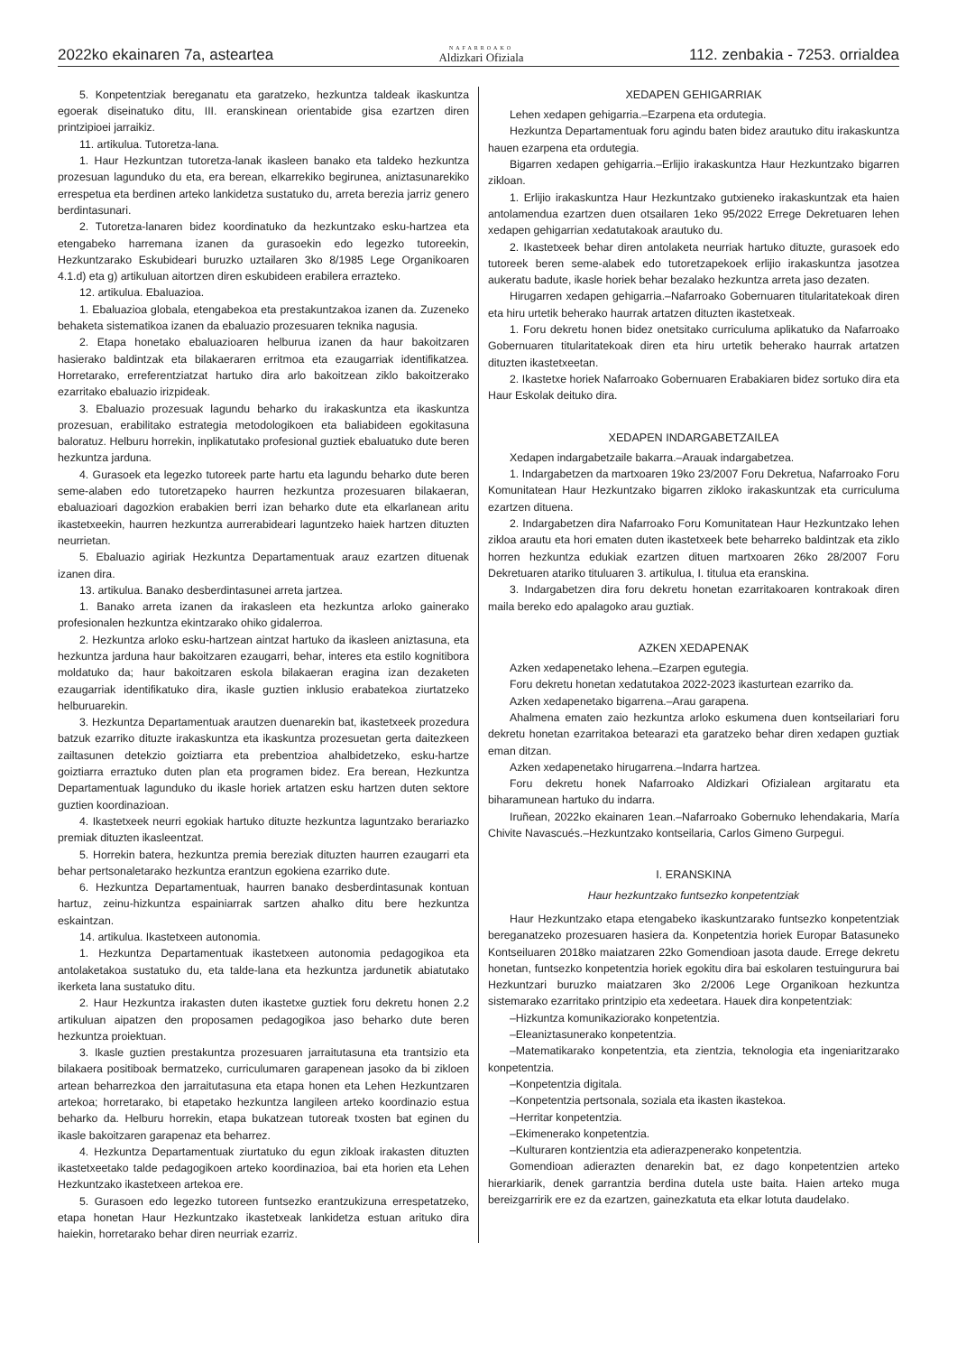2022ko ekainaren 7a, asteartea NAFARROAKO
Aldizkari Ofiziala 112. zenbakia - 7253. orrialdea
5. Konpetentziak bereganatu eta garatzeko, hezkuntza taldeak ikaskuntza egoerak diseinatuko ditu, III. eranskinean orientabide gisa ezartzen diren printzipioei jarraikiz.
11. artikulua. Tutoretza-lana.
1. Haur Hezkuntzan tutoretza-lanak ikasleen banako eta taldeko hezkuntza prozesuan lagunduko du eta, era berean, elkarrekiko begirunea, aniztasunarekiko errespetua eta berdinen arteko lankidetza sustatuko du, arreta berezia jarriz genero berdintasunari.
2. Tutoretza-lanaren bidez koordinatuko da hezkuntzako esku-hartzea eta etengabeko harremana izanen da gurasoekin edo legezko tutoreekin, Hezkuntzarako Eskubideari buruzko uztailaren 3ko 8/1985 Lege Organikoaren 4.1.d) eta g) artikuluan aitortzen diren eskubideen erabilera errazteko.
12. artikulua. Ebaluazioa.
1. Ebaluazioa globala, etengabekoa eta prestakuntzakoa izanen da. Zuzeneko behaketa sistematikoa izanen da ebaluazio prozesuaren teknika nagusia.
2. Etapa honetako ebaluazioaren helburua izanen da haur bakoitzaren hasierako baldintzak eta bilakaeraren erritmoa eta ezaugarriak identifikatzea. Horretarako, erreferentziatzat hartuko dira arlo bakoitzean ziklo bakoitzerako ezarritako ebaluazio irizpideak.
3. Ebaluazio prozesuak lagundu beharko du irakaskuntza eta ikaskuntza prozesuan, erabilitako estrategia metodologikoen eta baliabideen egokitasuna baloratuz. Helburu horrekin, inplikatutako profesional guztiek ebaluatuko dute beren hezkuntza jarduna.
4. Gurasoek eta legezko tutoreek parte hartu eta lagundu beharko dute beren seme-alaben edo tutoretzapeko haurren hezkuntza prozesuaren bilakaeran, ebaluazioari dagozkion erabakien berri izan beharko dute eta elkarlanean aritu ikastetxeekin, haurren hezkuntza aurrerabideari laguntzeko haiek hartzen dituzten neurrietan.
5. Ebaluazio agiriak Hezkuntza Departamentuak arauz ezartzen dituenak izanen dira.
13. artikulua. Banako desberdintasunei arreta jartzea.
1. Banako arreta izanen da irakasleen eta hezkuntza arloko gainerako profesionalen hezkuntza ekintzarako ohiko gidalerroa.
2. Hezkuntza arloko esku-hartzean aintzat hartuko da ikasleen aniztasuna, eta hezkuntza jarduna haur bakoitzaren ezaugarri, behar, interes eta estilo kognitibora moldatuko da; haur bakoitzaren eskola bilakaeran eragina izan dezaketen ezaugarriak identifikatuko dira, ikasle guztien inklusio erabatekoa ziurtatzeko helburuarekin.
3. Hezkuntza Departamentuak arautzen duenarekin bat, ikastetxeek prozedura batzuk ezarriko dituzte irakaskuntza eta ikaskuntza prozesuetan gerta daitezkeen zailtasunen detekzio goiztiarra eta prebentzioa ahalbidetzeko, esku-hartze goiztiarra erraztuko duten plan eta programen bidez. Era berean, Hezkuntza Departamentuak lagunduko du ikasle horiek artatzen esku hartzen duten sektore guztien koordinazioan.
4. Ikastetxeek neurri egokiak hartuko dituzte hezkuntza laguntzako berariazko premiak dituzten ikasleentzat.
5. Horrekin batera, hezkuntza premia bereziak dituzten haurren ezaugarri eta behar pertsonaletarako hezkuntza erantzun egokiena ezarriko dute.
6. Hezkuntza Departamentuak, haurren banako desberdintasunak kontuan hartuz, zeinu-hizkuntza espainiarrak sartzen ahalko ditu bere hezkuntza eskaintzan.
14. artikulua. Ikastetxeen autonomia.
1. Hezkuntza Departamentuak ikastetxeen autonomia pedagogikoa eta antolaketakoa sustatuko du, eta talde-lana eta hezkuntza jardunetik abiatutako ikerketa lana sustatuko ditu.
2. Haur Hezkuntza irakasten duten ikastetxe guztiek foru dekretu honen 2.2 artikuluan aipatzen den proposamen pedagogikoa jaso beharko dute beren hezkuntza proiektuan.
3. Ikasle guztien prestakuntza prozesuaren jarraitutasuna eta trantsizio eta bilakaera positiboak bermatzeko, curriculumaren garapenean jasoko da bi zikloen artean beharrezkoa den jarraitutasuna eta etapa honen eta Lehen Hezkuntzaren artekoa; horretarako, bi etapetako hezkuntza langileen arteko koordinazio estua beharko da. Helburu horrekin, etapa bukatzean tutoreak txosten bat eginen du ikasle bakoitzaren garapenaz eta beharrez.
4. Hezkuntza Departamentuak ziurtatuko du egun zikloak irakasten dituzten ikastetxeetako talde pedagogikoen arteko koordinazioa, bai eta horien eta Lehen Hezkuntzako ikastetxeen artekoa ere.
5. Gurasoen edo legezko tutoreen funtsezko erantzukizuna errespetatzeko, etapa honetan Haur Hezkuntzako ikastetxeak lankidetza estuan arituko dira haiekin, horretarako behar diren neurriak ezarriz.
XEDAPEN GEHIGARRIAK
Lehen xedapen gehigarria.–Ezarpena eta ordutegia.
Hezkuntza Departamentuak foru agindu baten bidez arautuko ditu irakaskuntza hauen ezarpena eta ordutegia.
Bigarren xedapen gehigarria.–Erlijio irakaskuntza Haur Hezkuntzako bigarren zikloan.
1. Erlijio irakaskuntza Haur Hezkuntzako gutxieneko irakaskuntzak eta haien antolamendua ezartzen duen otsailaren 1eko 95/2022 Errege Dekretuaren lehen xedapen gehigarrian xedatutakoak arautuko du.
2. Ikastetxeek behar diren antolaketa neurriak hartuko dituzte, gurasoek edo tutoreek beren seme-alabek edo tutoretzapekoek erlijio irakaskuntza jasotzea aukeratu badute, ikasle horiek behar bezalako hezkuntza arreta jaso dezaten.
Hirugarren xedapen gehigarria.–Nafarroako Gobernuaren titularitatekoak diren eta hiru urtetik beherako haurrak artatzen dituzten ikastetxeak.
1. Foru dekretu honen bidez onetsitako curriculuma aplikatuko da Nafarroako Gobernuaren titularitatekoak diren eta hiru urtetik beherako haurrak artatzen dituzten ikastetxeetan.
2. Ikastetxe horiek Nafarroako Gobernuaren Erabakiaren bidez sortuko dira eta Haur Eskolak deituko dira.
XEDAPEN INDARGABETZAILEA
Xedapen indargabetzaile bakarra.–Arauak indargabetzea.
1. Indargabetzen da martxoaren 19ko 23/2007 Foru Dekretua, Nafarroako Foru Komunitatean Haur Hezkuntzako bigarren zikloko irakaskuntzak eta curriculuma ezartzen dituena.
2. Indargabetzen dira Nafarroako Foru Komunitatean Haur Hezkuntzako lehen zikloa arautu eta hori ematen duten ikastetxeek bete beharreko baldintzak eta ziklo horren hezkuntza edukiak ezartzen dituen martxoaren 26ko 28/2007 Foru Dekretuaren atariko tituluaren 3. artikulua, I. titulua eta eranskina.
3. Indargabetzen dira foru dekretu honetan ezarritakoaren kontrakoak diren maila bereko edo apalagoko arau guztiak.
AZKEN XEDAPENAK
Azken xedapenetako lehena.–Ezarpen egutegia.
Foru dekretu honetan xedatutakoa 2022-2023 ikasturtean ezarriko da.
Azken xedapenetako bigarrena.–Arau garapena.
Ahalmena ematen zaio hezkuntza arloko eskumena duen kontseilariari foru dekretu honetan ezarritakoa betearazi eta garatzeko behar diren xedapen guztiak eman ditzan.
Azken xedapenetako hirugarrena.–Indarra hartzea.
Foru dekretu honek Nafarroako Aldizkari Ofizialean argitaratu eta biharamunean hartuko du indarra.
Iruñean, 2022ko ekainaren 1ean.–Nafarroako Gobernuko lehendakaria, María Chivite Navascués.–Hezkuntzako kontseilaria, Carlos Gimeno Gurpegui.
I. ERANSKINA
Haur hezkuntzako funtsezko konpetentziak
Haur Hezkuntzako etapa etengabeko ikaskuntzarako funtsezko konpetentziak bereganatzeko prozesuaren hasiera da. Konpetentzia horiek Europar Batasuneko Kontseiluaren 2018ko maiatzaren 22ko Gomendioan jasota daude. Errege dekretu honetan, funtsezko konpetentzia horiek egokitu dira bai eskolaren testuingurura bai Hezkuntzari buruzko maiatzaren 3ko 2/2006 Lege Organikoan hezkuntza sistemarako ezarritako printzipio eta xedeetara. Hauek dira konpetentziak:
–Hizkuntza komunikaziorako konpetentzia.
–Eleaniztasunerako konpetentzia.
–Matematikarako konpetentzia, eta zientzia, teknologia eta ingeniaritzarako konpetentzia.
–Konpetentzia digitala.
–Konpetentzia pertsonala, soziala eta ikasten ikastekoa.
–Herritar konpetentzia.
–Ekimenerako konpetentzia.
–Kulturaren kontzientzia eta adierazpenerako konpetentzia.
Gomendioan adierazten denarekin bat, ez dago konpetentzien arteko hierarkiarik, denek garrantzia berdina dutela uste baita. Haien arteko muga bereizgarririk ere ez da ezartzen, gainezkatuta eta elkar lotuta daudelako.